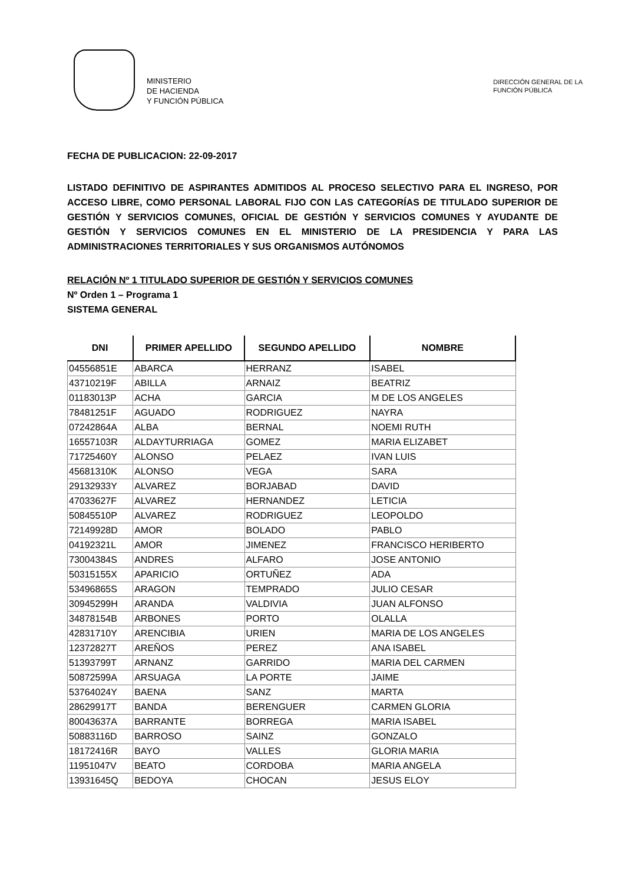MINISTERIO
DE HACIENDA
Y FUNCIÓN PÚBLICA
DIRECCIÓN GENERAL DE LA
FUNCIÓN PÚBLICA
FECHA DE PUBLICACION: 22-09-2017
LISTADO DEFINITIVO DE ASPIRANTES ADMITIDOS AL PROCESO SELECTIVO PARA EL INGRESO, POR ACCESO LIBRE, COMO PERSONAL LABORAL FIJO CON LAS CATEGORÍAS DE TITULADO SUPERIOR DE GESTIÓN Y SERVICIOS COMUNES, OFICIAL DE GESTIÓN Y SERVICIOS COMUNES Y AYUDANTE DE GESTIÓN Y SERVICIOS COMUNES EN EL MINISTERIO DE LA PRESIDENCIA Y PARA LAS ADMINISTRACIONES TERRITORIALES Y SUS ORGANISMOS AUTÓNOMOS
RELACIÓN Nº 1 TITULADO SUPERIOR DE GESTIÓN Y SERVICIOS COMUNES
Nº Orden 1 – Programa 1
SISTEMA GENERAL
| DNI | PRIMER APELLIDO | SEGUNDO APELLIDO | NOMBRE |
| --- | --- | --- | --- |
| 04556851E | ABARCA | HERRANZ | ISABEL |
| 43710219F | ABILLA | ARNAIZ | BEATRIZ |
| 01183013P | ACHA | GARCIA | M DE LOS ANGELES |
| 78481251F | AGUADO | RODRIGUEZ | NAYRA |
| 07242864A | ALBA | BERNAL | NOEMI RUTH |
| 16557103R | ALDAYTURRIAGA | GOMEZ | MARIA ELIZABET |
| 71725460Y | ALONSO | PELAEZ | IVAN LUIS |
| 45681310K | ALONSO | VEGA | SARA |
| 29132933Y | ALVAREZ | BORJABAD | DAVID |
| 47033627F | ALVAREZ | HERNANDEZ | LETICIA |
| 50845510P | ALVAREZ | RODRIGUEZ | LEOPOLDO |
| 72149928D | AMOR | BOLADO | PABLO |
| 04192321L | AMOR | JIMENEZ | FRANCISCO HERIBERTO |
| 73004384S | ANDRES | ALFARO | JOSE ANTONIO |
| 50315155X | APARICIO | ORTUÑEZ | ADA |
| 53496865S | ARAGON | TEMPRADO | JULIO CESAR |
| 30945299H | ARANDA | VALDIVIA | JUAN ALFONSO |
| 34878154B | ARBONES | PORTO | OLALLA |
| 42831710Y | ARENCIBIA | URIEN | MARIA DE LOS ANGELES |
| 12372827T | AREÑOS | PEREZ | ANA ISABEL |
| 51393799T | ARNANZ | GARRIDO | MARIA DEL CARMEN |
| 50872599A | ARSUAGA | LA PORTE | JAIME |
| 53764024Y | BAENA | SANZ | MARTA |
| 28629917T | BANDA | BERENGUER | CARMEN GLORIA |
| 80043637A | BARRANTE | BORREGA | MARIA ISABEL |
| 50883116D | BARROSO | SAINZ | GONZALO |
| 18172416R | BAYO | VALLES | GLORIA MARIA |
| 11951047V | BEATO | CORDOBA | MARIA ANGELA |
| 13931645Q | BEDOYA | CHOCAN | JESUS ELOY |